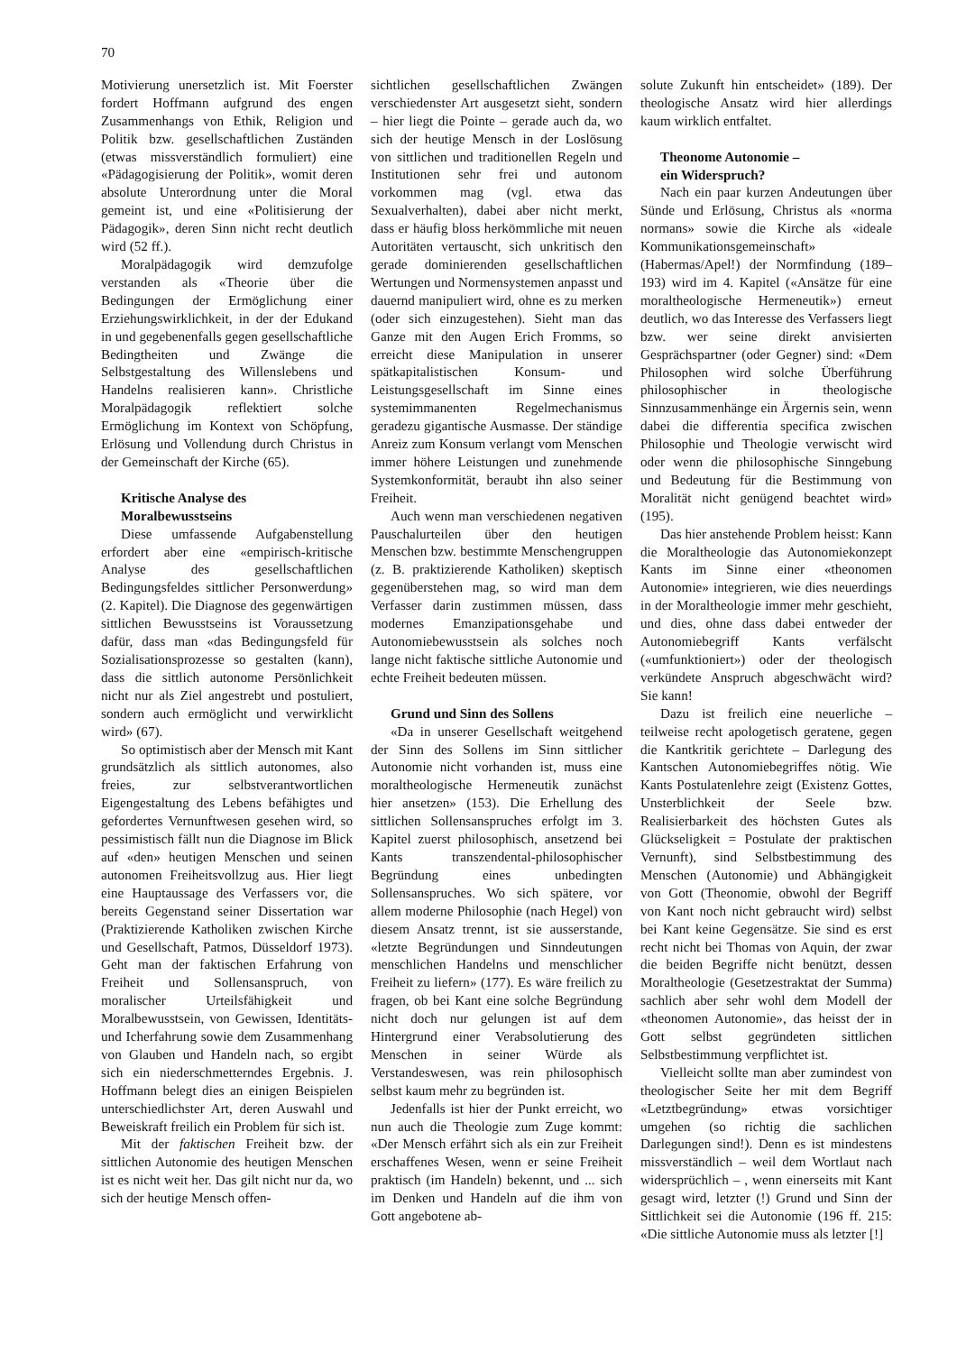70
Motivierung unersetzlich ist. Mit Foerster fordert Hoffmann aufgrund des engen Zusammenhangs von Ethik, Religion und Politik bzw. gesellschaftlichen Zuständen (etwas missverständlich formuliert) eine «Pädagogisierung der Politik», womit deren absolute Unterordnung unter die Moral gemeint ist, und eine «Politisierung der Pädagogik», deren Sinn nicht recht deutlich wird (52 ff.).
Moralpädagogik wird demzufolge verstanden als «Theorie über die Bedingungen der Ermöglichung einer Erziehungswirklichkeit, in der der Edukand in und gegebenenfalls gegen gesellschaftliche Bedingtheiten und Zwänge die Selbstgestaltung des Willenslebens und Handelns realisieren kann». Christliche Moralpädagogik reflektiert solche Ermöglichung im Kontext von Schöpfung, Erlösung und Vollendung durch Christus in der Gemeinschaft der Kirche (65).
Kritische Analyse des
Moralbewusstseins
Diese umfassende Aufgabenstellung erfordert aber eine «empirisch-kritische Analyse des gesellschaftlichen Bedingungsfeldes sittlicher Personwerdung» (2. Kapitel). Die Diagnose des gegenwärtigen sittlichen Bewusstseins ist Voraussetzung dafür, dass man «das Bedingungsfeld für Sozialisationsprozesse so gestalten (kann), dass die sittlich autonome Persönlichkeit nicht nur als Ziel angestrebt und postuliert, sondern auch ermöglicht und verwirklicht wird» (67).
So optimistisch aber der Mensch mit Kant grundsätzlich als sittlich autonomes, also freies, zur selbstverantwortlichen Eigengestaltung des Lebens befähigtes und gefordertes Vernunftwesen gesehen wird, so pessimistisch fällt nun die Diagnose im Blick auf «den» heutigen Menschen und seinen autonomen Freiheitsvollzug aus. Hier liegt eine Hauptaussage des Verfassers vor, die bereits Gegenstand seiner Dissertation war (Praktizierende Katholiken zwischen Kirche und Gesellschaft, Patmos, Düsseldorf 1973). Geht man der faktischen Erfahrung von Freiheit und Sollensanspruch, von moralischer Urteilsfähigkeit und Moralbewusstsein, von Gewissen, Identitäts- und Icherfahrung sowie dem Zusammenhang von Glauben und Handeln nach, so ergibt sich ein niederschmetterndes Ergebnis. J. Hoffmann belegt dies an einigen Beispielen unterschiedlichster Art, deren Auswahl und Beweiskraft freilich ein Problem für sich ist.
Mit der faktischen Freiheit bzw. der sittlichen Autonomie des heutigen Menschen ist es nicht weit her. Das gilt nicht nur da, wo sich der heutige Mensch offen-
sichtlichen gesellschaftlichen Zwängen verschiedenster Art ausgesetzt sieht, sondern – hier liegt die Pointe – gerade auch da, wo sich der heutige Mensch in der Loslösung von sittlichen und traditionellen Regeln und Institutionen sehr frei und autonom vorkommen mag (vgl. etwa das Sexualverhalten), dabei aber nicht merkt, dass er häufig bloss herkömmliche mit neuen Autoritäten vertauscht, sich unkritisch den gerade dominierenden gesellschaftlichen Wertungen und Normensystemen anpasst und dauernd manipuliert wird, ohne es zu merken (oder sich einzugestehen). Sieht man das Ganze mit den Augen Erich Fromms, so erreicht diese Manipulation in unserer spätkapitalistischen Konsum- und Leistungsgesellschaft im Sinne eines systemimmanenten Regelmechanismus geradezu gigantische Ausmasse. Der ständige Anreiz zum Konsum verlangt vom Menschen immer höhere Leistungen und zunehmende Systemkonformität, beraubt ihn also seiner Freiheit.
Auch wenn man verschiedenen negativen Pauschalurteilen über den heutigen Menschen bzw. bestimmte Menschengruppen (z. B. praktizierende Katholiken) skeptisch gegenüberstehen mag, so wird man dem Verfasser darin zustimmen müssen, dass modernes Emanzipationsgehabe und Autonomiebewusstsein als solches noch lange nicht faktische sittliche Autonomie und echte Freiheit bedeuten müssen.
Grund und Sinn des Sollens
«Da in unserer Gesellschaft weitgehend der Sinn des Sollens im Sinn sittlicher Autonomie nicht vorhanden ist, muss eine moraltheologische Hermeneutik zunächst hier ansetzen» (153). Die Erhellung des sittlichen Sollensanspruches erfolgt im 3. Kapitel zuerst philosophisch, ansetzend bei Kants transzendental-philosophischer Begründung eines unbedingten Sollensanspruches. Wo sich spätere, vor allem moderne Philosophie (nach Hegel) von diesem Ansatz trennt, ist sie ausserstande, «letzte Begründungen und Sinndeutungen menschlichen Handelns und menschlicher Freiheit zu liefern» (177). Es wäre freilich zu fragen, ob bei Kant eine solche Begründung nicht doch nur gelungen ist auf dem Hintergrund einer Verabsolutierung des Menschen in seiner Würde als Verstandeswesen, was rein philosophisch selbst kaum mehr zu begründen ist.
Jedenfalls ist hier der Punkt erreicht, wo nun auch die Theologie zum Zuge kommt: «Der Mensch erfährt sich als ein zur Freiheit erschaffenes Wesen, wenn er seine Freiheit praktisch (im Handeln) bekennt, und ... sich im Denken und Handeln auf die ihm von Gott angebotene ab-
solute Zukunft hin entscheidet» (189). Der theologische Ansatz wird hier allerdings kaum wirklich entfaltet.
Theonome Autonomie –
ein Widerspruch?
Nach ein paar kurzen Andeutungen über Sünde und Erlösung, Christus als «norma normans» sowie die Kirche als «ideale Kommunikationsgemeinschaft» (Habermas/Apel!) der Normfindung (189–193) wird im 4. Kapitel («Ansätze für eine moraltheologische Hermeneutik») erneut deutlich, wo das Interesse des Verfassers liegt bzw. wer seine direkt anvisierten Gesprächspartner (oder Gegner) sind: «Dem Philosophen wird solche Überführung philosophischer in theologische Sinnzusammenhänge ein Ärgernis sein, wenn dabei die differentia specifica zwischen Philosophie und Theologie verwischt wird oder wenn die philosophische Sinngebung und Bedeutung für die Bestimmung von Moralität nicht genügend beachtet wird» (195).
Das hier anstehende Problem heisst: Kann die Moraltheologie das Autonomiekonzept Kants im Sinne einer «theonomen Autonomie» integrieren, wie dies neuerdings in der Moraltheologie immer mehr geschieht, und dies, ohne dass dabei entweder der Autonomiebegriff Kants verfälscht («umfunktioniert») oder der theologisch verkündete Anspruch abgeschwächt wird? Sie kann!
Dazu ist freilich eine neuerliche – teilweise recht apologetisch geratene, gegen die Kantkritik gerichtete – Darlegung des Kantschen Autonomiebegriffes nötig. Wie Kants Postulatenlehre zeigt (Existenz Gottes, Unsterblichkeit der Seele bzw. Realisierbarkeit des höchsten Gutes als Glückseligkeit = Postulate der praktischen Vernunft), sind Selbstbestimmung des Menschen (Autonomie) und Abhängigkeit von Gott (Theonomie, obwohl der Begriff von Kant noch nicht gebraucht wird) selbst bei Kant keine Gegensätze. Sie sind es erst recht nicht bei Thomas von Aquin, der zwar die beiden Begriffe nicht benützt, dessen Moraltheologie (Gesetzestraktat der Summa) sachlich aber sehr wohl dem Modell der «theonomen Autonomie», das heisst der in Gott selbst gegründeten sittlichen Selbstbestimmung verpflichtet ist.
Vielleicht sollte man aber zumindest von theologischer Seite her mit dem Begriff «Letztbegründung» etwas vorsichtiger umgehen (so richtig die sachlichen Darlegungen sind!). Denn es ist mindestens missverständlich – weil dem Wortlaut nach widersprüchlich – , wenn einerseits mit Kant gesagt wird, letzter (!) Grund und Sinn der Sittlichkeit sei die Autonomie (196 ff. 215: «Die sittliche Autonomie muss als letzter [!]